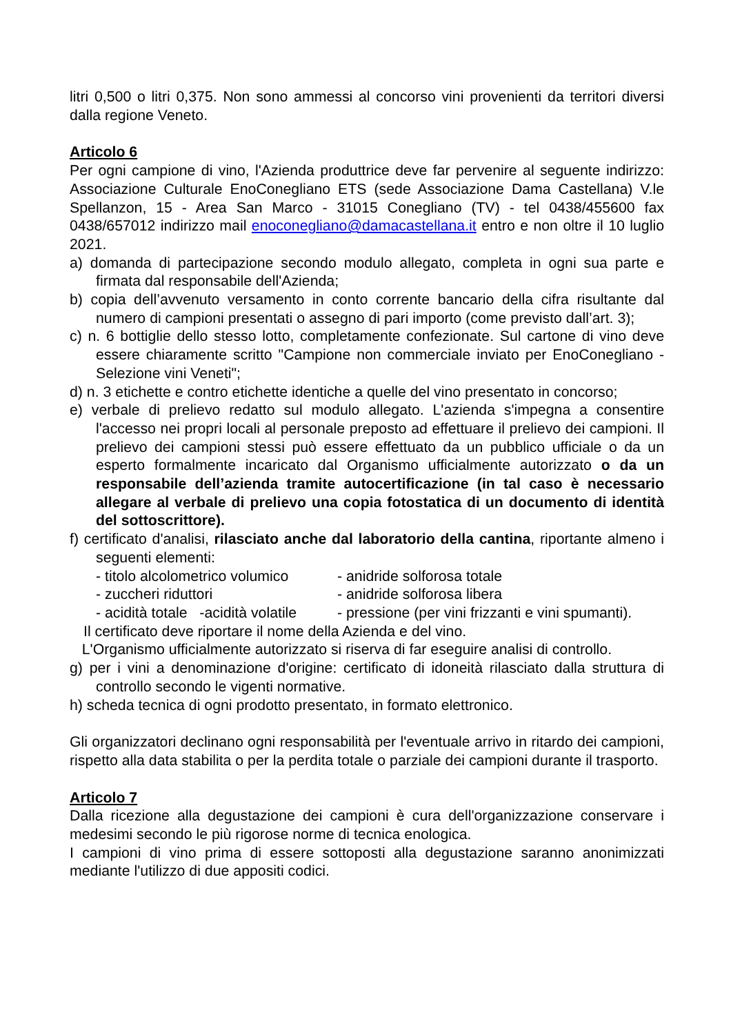litri 0,500 o litri 0,375. Non sono ammessi al concorso vini provenienti da territori diversi dalla regione Veneto.
Articolo 6
Per ogni campione di vino, l'Azienda produttrice deve far pervenire al seguente indirizzo: Associazione Culturale EnoConegliano ETS (sede Associazione Dama Castellana) V.le Spellanzon, 15 - Area San Marco - 31015 Conegliano (TV) - tel 0438/455600 fax 0438/657012 indirizzo mail enoconegliano@damacastellana.it entro e non oltre il 10 luglio 2021.
a) domanda di partecipazione secondo modulo allegato, completa in ogni sua parte e firmata dal responsabile dell'Azienda;
b) copia dell’avvenuto versamento in conto corrente bancario della cifra risultante dal numero di campioni presentati o assegno di pari importo (come previsto dall’art. 3);
c) n. 6 bottiglie dello stesso lotto, completamente confezionate. Sul cartone di vino deve essere chiaramente scritto "Campione non commerciale inviato per EnoConegliano - Selezione vini Veneti";
d) n. 3 etichette e contro etichette identiche a quelle del vino presentato in concorso;
e) verbale di prelievo redatto sul modulo allegato. L'azienda s'impegna a consentire l'accesso nei propri locali al personale preposto ad effettuare il prelievo dei campioni. Il prelievo dei campioni stessi può essere effettuato da un pubblico ufficiale o da un esperto formalmente incaricato dal Organismo ufficialmente autorizzato o da un responsabile dell’azienda tramite autocertificazione (in tal caso è necessario allegare al verbale di prelievo una copia fotostatica di un documento di identità del sottoscrittore).
f) certificato d'analisi, rilasciato anche dal laboratorio della cantina, riportante almeno i seguenti elementi:
- titolo alcolometrico volumico - anidride solforosa totale
- zuccheri riduttori - anidride solforosa libera
- acidità totale -acidità volatile - pressione (per vini frizzanti e vini spumanti).
Il certificato deve riportare il nome della Azienda e del vino.
L'Organismo ufficialmente autorizzato si riserva di far eseguire analisi di controllo.
g) per i vini a denominazione d'origine: certificato di idoneità rilasciato dalla struttura di controllo secondo le vigenti normative.
h) scheda tecnica di ogni prodotto presentato, in formato elettronico.
Gli organizzatori declinano ogni responsabilità per l'eventuale arrivo in ritardo dei campioni, rispetto alla data stabilita o per la perdita totale o parziale dei campioni durante il trasporto.
Articolo 7
Dalla ricezione alla degustazione dei campioni è cura dell'organizzazione conservare i medesimi secondo le più rigorose norme di tecnica enologica.
I campioni di vino prima di essere sottoposti alla degustazione saranno anonimizzati mediante l'utilizzo di due appositi codici.